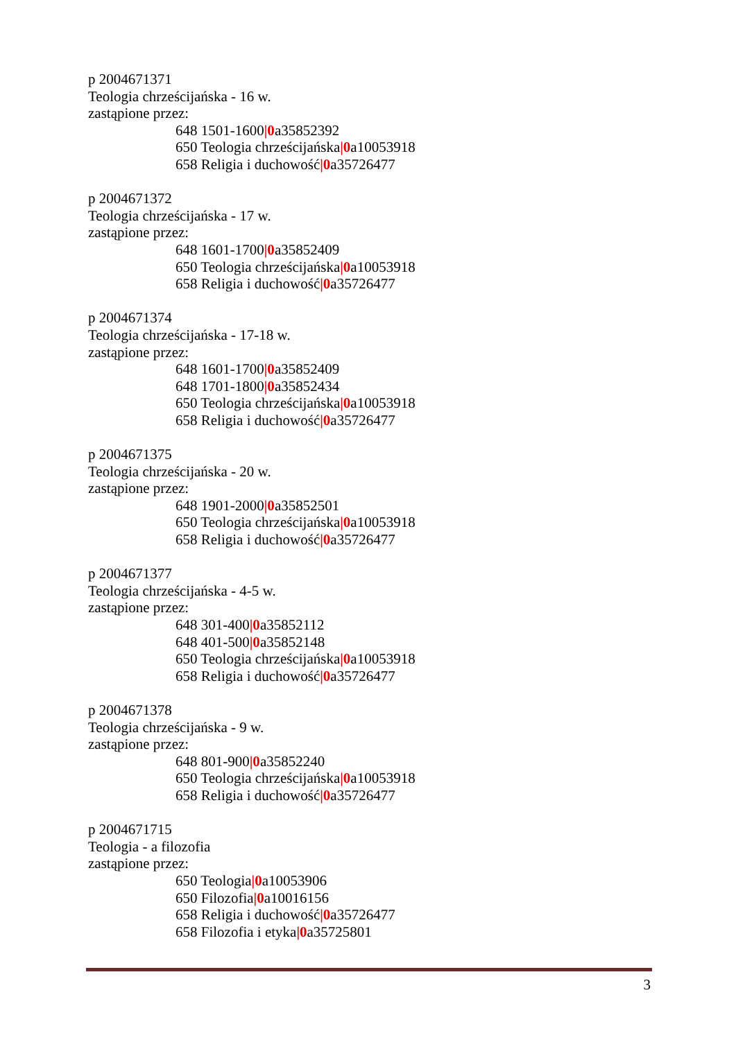p 2004671371
Teologia chrześcijańska - 16 w.
zastąpione przez:
648 1501-1600|0a35852392
650 Teologia chrześcijańska|0a10053918
658 Religia i duchowość|0a35726477
p 2004671372
Teologia chrześcijańska - 17 w.
zastąpione przez:
648 1601-1700|0a35852409
650 Teologia chrześcijańska|0a10053918
658 Religia i duchowość|0a35726477
p 2004671374
Teologia chrześcijańska - 17-18 w.
zastąpione przez:
648 1601-1700|0a35852409
648 1701-1800|0a35852434
650 Teologia chrześcijańska|0a10053918
658 Religia i duchowość|0a35726477
p 2004671375
Teologia chrześcijańska - 20 w.
zastąpione przez:
648 1901-2000|0a35852501
650 Teologia chrześcijańska|0a10053918
658 Religia i duchowość|0a35726477
p 2004671377
Teologia chrześcijańska - 4-5 w.
zastąpione przez:
648 301-400|0a35852112
648 401-500|0a35852148
650 Teologia chrześcijańska|0a10053918
658 Religia i duchowość|0a35726477
p 2004671378
Teologia chrześcijańska - 9 w.
zastąpione przez:
648 801-900|0a35852240
650 Teologia chrześcijańska|0a10053918
658 Religia i duchowość|0a35726477
p 2004671715
Teologia - a filozofia
zastąpione przez:
650 Teologia|0a10053906
650 Filozofia|0a10016156
658 Religia i duchowość|0a35726477
658 Filozofia i etyka|0a35725801
3